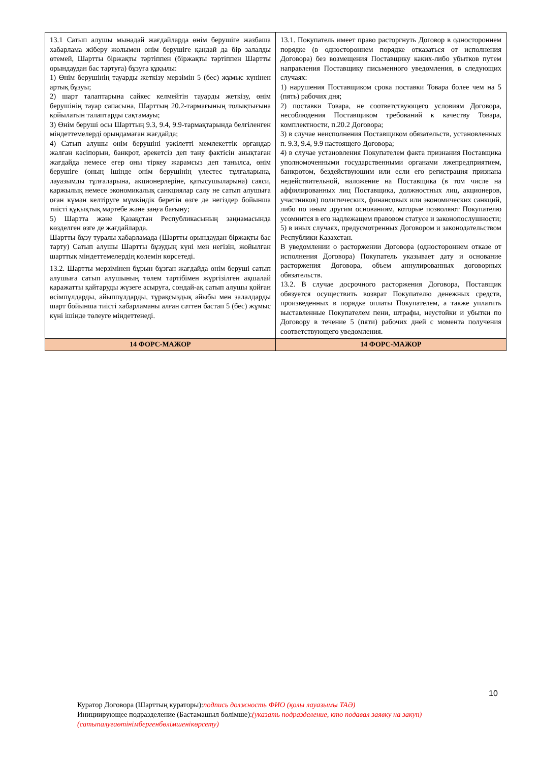| 13.1 Сатып алушы мынадай жағдайларда өнім берушіге жазбаша хабарлама жіберу жолымен өнім берушіге қандай да бір залалды өтемей, Шартты біржақты тәртіппен (біржақты тәртіппен Шартты орындаудан бас тартуға) бұзуға құқылы: 1) Өнім берушінің тауарды жеткізу мерзімін 5 (бес) жұмыс күнінен артық бұзуы; 2) шарт талаптарына сәйкес келмейтін тауарды жеткізу, өнім берушінің тауар сапасына, Шарттың 20.2-тармағының толықтығына қойылатын талаптарды сақтамауы; 3) Өнім беруші осы Шарттың 9.3, 9.4, 9.9-тармақтарында белгіленген міндеттемелерді орындамаған жағдайда; 4) Сатып алушы өнім берушіні уәкілетті мемлекеттік органдар жалған кәсіпорын, банкрот, әрекетсіз деп тану фактісін анықтаған жағдайда немесе егер оны тіркеу жарамсыз деп танылса, өнім берушіге (оның ішінде өнім берушінің үлестес тұлғаларына, лауазымды тұлғаларына, акционерлеріне, қатысушыларына) саяси, қаржылық немесе экономикалық санкциялар салу не сатып алушыға оған күмән келтіруге мүмкіндік беретін өзге де негіздер бойынша тиісті құқықтық мәртебе және заңға бағыну; 5) Шартта және Қазақстан Республикасының заңнамасында көзделген өзге де жағдайларда. Шартты бұзу туралы хабарламада (Шартты орындаудан біржақты бас тарту) Сатып алушы Шартты бұзудың күні мен негізін, жойылған шарттық міндеттемелердің көлемін көрсетеді. 13.2. Шартты мерзімінен бұрын бұзған жағдайда өнім беруші сатып алушыға сатып алушының төлем тәртібімен жүргізілген ақшалай қаражатты қайтаруды жүзеге асыруға, сондай-ақ сатып алушы қойған өсімпұлдарды, айыппұлдарды, тұрақсыздық айыбы мен залалдарды шарт бойынша тиісті хабарламаны алған сәттен бастап 5 (бес) жұмыс күні ішінде төлеуге міндеттенеді. | 13.1. Покупатель имеет право расторгнуть Договор в одностороннем порядке (в одностороннем порядке отказаться от исполнения Договора) без возмещения Поставщику каких-либо убытков путем направления Поставщику письменного уведомления, в следующих случаях: 1) нарушения Поставщиком срока поставки Товара более чем на 5 (пять) рабочих дня; 2) поставки Товара, не соответствующего условиям Договора, несоблюдения Поставщиком требований к качеству Товара, комплектности, п.20.2 Договора; 3) в случае неисполнения Поставщиком обязательств, установленных п. 9.3, 9.4, 9.9 настоящего Договора; 4) в случае установления Покупателем факта признания Поставщика уполномоченными государственными органами лжепредприятием, банкротом, бездействующим или если его регистрация признана недействительной, наложение на Поставщика (в том числе на аффилированных лиц Поставщика, должностных лиц, акционеров, участников) политических, финансовых или экономических санкций, либо по иным другим основаниям, которые позволяют Покупателю усомнится в его надлежащем правовом статусе и законопослушности; 5) в иных случаях, предусмотренных Договором и законодательством Республики Казахстан. В уведомлении о расторжении Договора (одностороннем отказе от исполнения Договора) Покупатель указывает дату и основание расторжения Договора, объем аннулированных договорных обязательств. 13.2. В случае досрочного расторжения Договора, Поставщик обязуется осуществить возврат Покупателю денежных средств, произведенных в порядке оплаты Покупателем, а также уплатить выставленные Покупателем пени, штрафы, неустойки и убытки по Договору в течение 5 (пяти) рабочих дней с момента получения соответствующего уведомления. |
| 14 ФОРС-МАЖОР | 14 ФОРС-МАЖОР |
10
Куратор Договора (Шарттың кураторы):подпись должность ФИО (қолы лауазымы ТАӘ)
Инициирующее подразделение (Бастамашыл бөлімше):(указать подразделение, кто подавал заявку на закуп)
(сатыпалуғаөтінімбергенбөлімшенікөрсету)